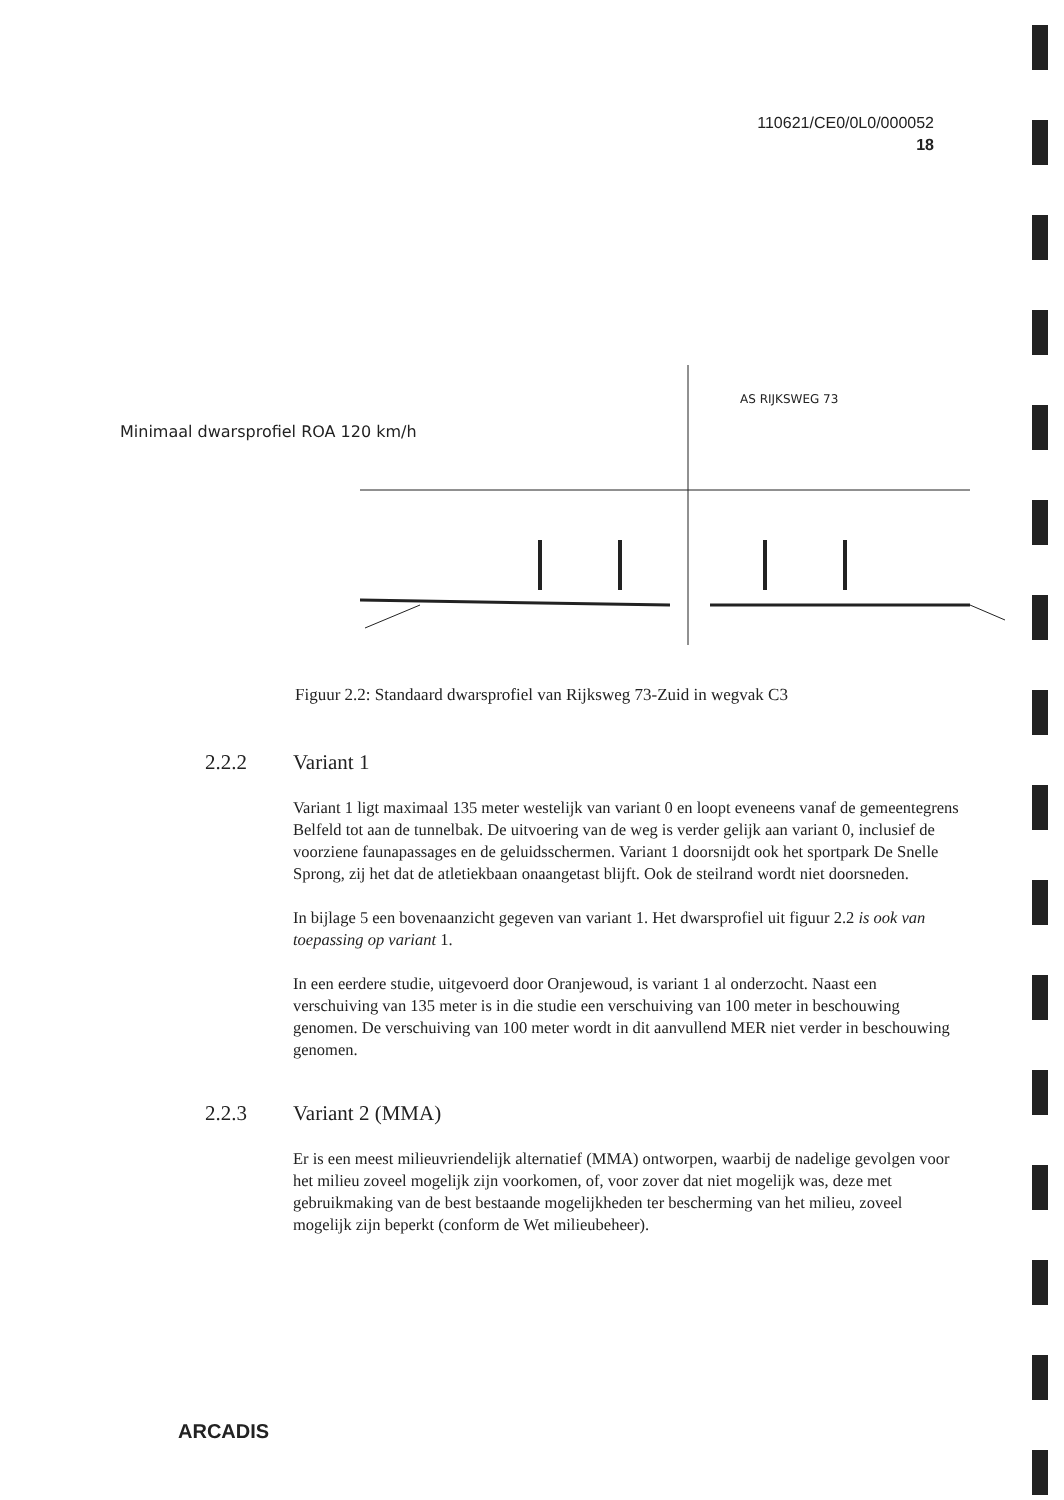110621/CE0/0L0/000052
18
AS RIJKSWEG 73
Minimaal dwarsprofiel ROA 120 km/h
Figuur 2.2: Standaard dwarsprofiel van Rijksweg 73-Zuid in wegvak C3
2.2.2 Variant 1
Variant 1 ligt maximaal 135 meter westelijk van variant 0 en loopt eveneens vanaf de gemeentegrens Belfeld tot aan de tunnelbak. De uitvoering van de weg is verder gelijk aan variant 0, inclusief de voorziene faunapassages en de geluidsschermen. Variant 1 doorsnijdt ook het sportpark De Snelle Sprong, zij het dat de atletiekbaan onaangetast blijft. Ook de steilrand wordt niet doorsneden.
In bijlage 5 een bovenaanzicht gegeven van variant 1. Het dwarsprofiel uit figuur 2.2 is ook van toepassing op variant 1.
In een eerdere studie, uitgevoerd door Oranjewoud, is variant 1 al onderzocht. Naast een verschuiving van 135 meter is in die studie een verschuiving van 100 meter in beschouwing genomen. De verschuiving van 100 meter wordt in dit aanvullend MER niet verder in beschouwing genomen.
2.2.3 Variant 2 (MMA)
Er is een meest milieuvriendelijk alternatief (MMA) ontworpen, waarbij de nadelige gevolgen voor het milieu zoveel mogelijk zijn voorkomen, of, voor zover dat niet mogelijk was, deze met gebruikmaking van de best bestaande mogelijkheden ter bescherming van het milieu, zoveel mogelijk zijn beperkt (conform de Wet milieubeheer).
ARCADIS